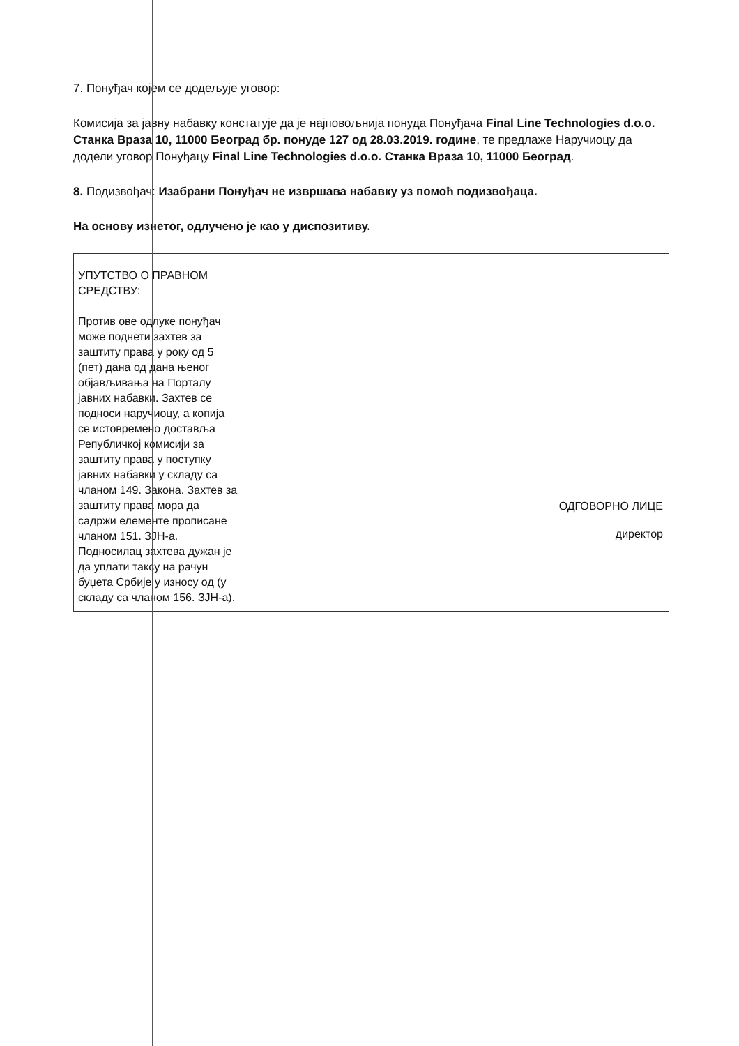7. Понуђач којем се додељује уговор:
Комисија за јавну набавку констатује да је најповољнија понуда Понуђача Final Line Technologies d.o.o. Станка Враза 10, 11000 Београд бр. понуде 127 од 28.03.2019. године, те предлаже Наручиоцу да додели уговор Понуђацу Final Line Technologies d.o.o. Станка Враза 10, 11000 Београд.
8. Подизвођач: Изабрани Понуђач не извршава набавку уз помоћ подизвођаца.
На основу изнетог, одлучено је као у диспозитиву.
| УПУТСТВО О ПРАВНОМ СРЕДСТВУ: Против ове одлуке понуђач може поднети захтев за заштиту права у року од 5 (пет) дана од дана њеног објављивања на Порталу јавних набавки. Захтев се подноси наручиоцу, а копија се истовремено доставља Републичкој комисији за заштиту права у поступку јавних набавки у складу са чланом 149. Закона. Захтев за заштиту права мора да садржи елементе прописане чланом 151. ЗЈН-а. Подносилац захтева дужан је да уплати таксу на рачун буџета Србије у износу од (у складу са чланом 156. ЗЈН-а). | ОДГОВОРНО ЛИЦЕ директор |